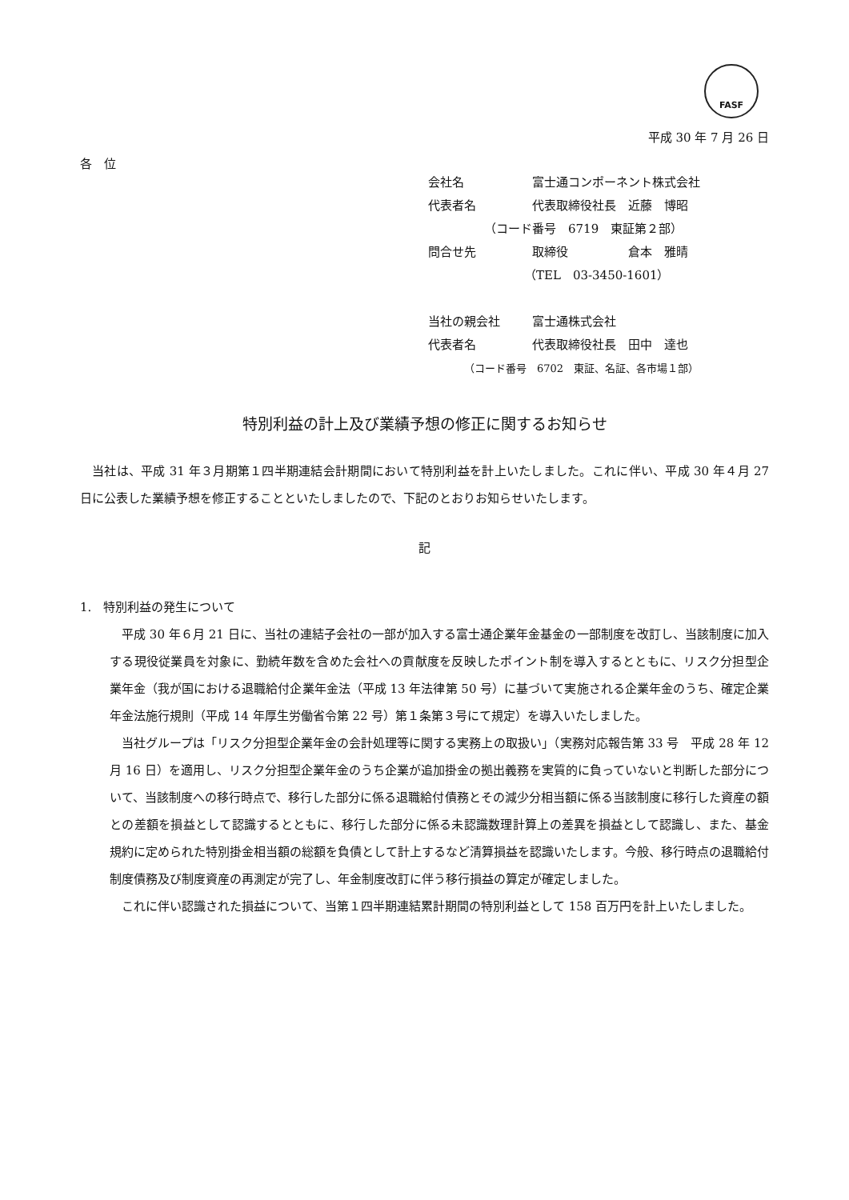FASF
平成 30 年 7 月 26 日
各　位
会社名 富士通コンポーネント株式会社
代表者名 代表取締役社長　近藤　博昭
（コード番号　6719　東証第２部）
問合せ先 取締役　　　　　倉本　雅晴
（TEL　03-3450-1601）
当社の親会社 富士通株式会社
代表者名 代表取締役社長　田中　達也
（コード番号　6702　東証、名証、各市場１部）
特別利益の計上及び業績予想の修正に関するお知らせ
当社は、平成 31 年３月期第１四半期連結会計期間において特別利益を計上いたしました。これに伴い、平成 30 年４月 27 日に公表した業績予想を修正することといたしましたので、下記のとおりお知らせいたします。
記
1.　特別利益の発生について
平成 30 年６月 21 日に、当社の連結子会社の一部が加入する富士通企業年金基金の一部制度を改訂し、当該制度に加入する現役従業員を対象に、勤続年数を含めた会社への貢献度を反映したポイント制を導入するとともに、リスク分担型企業年金（我が国における退職給付企業年金法（平成 13 年法律第 50 号）に基づいて実施される企業年金のうち、確定企業年金法施行規則（平成 14 年厚生労働省令第 22 号）第１条第３号にて規定）を導入いたしました。
当社グループは「リスク分担型企業年金の会計処理等に関する実務上の取扱い」（実務対応報告第 33 号　平成 28 年 12 月 16 日）を適用し、リスク分担型企業年金のうち企業が追加掛金の拠出義務を実質的に負っていないと判断した部分について、当該制度への移行時点で、移行した部分に係る退職給付債務とその減少分相当額に係る当該制度に移行した資産の額との差額を損益として認識するとともに、移行した部分に係る未認識数理計算上の差異を損益として認識し、また、基金規約に定められた特別掛金相当額の総額を負債として計上するなど清算損益を認識いたします。今般、移行時点の退職給付制度債務及び制度資産の再測定が完了し、年金制度改訂に伴う移行損益の算定が確定しました。
これに伴い認識された損益について、当第１四半期連結累計期間の特別利益として 158 百万円を計上いたしました。